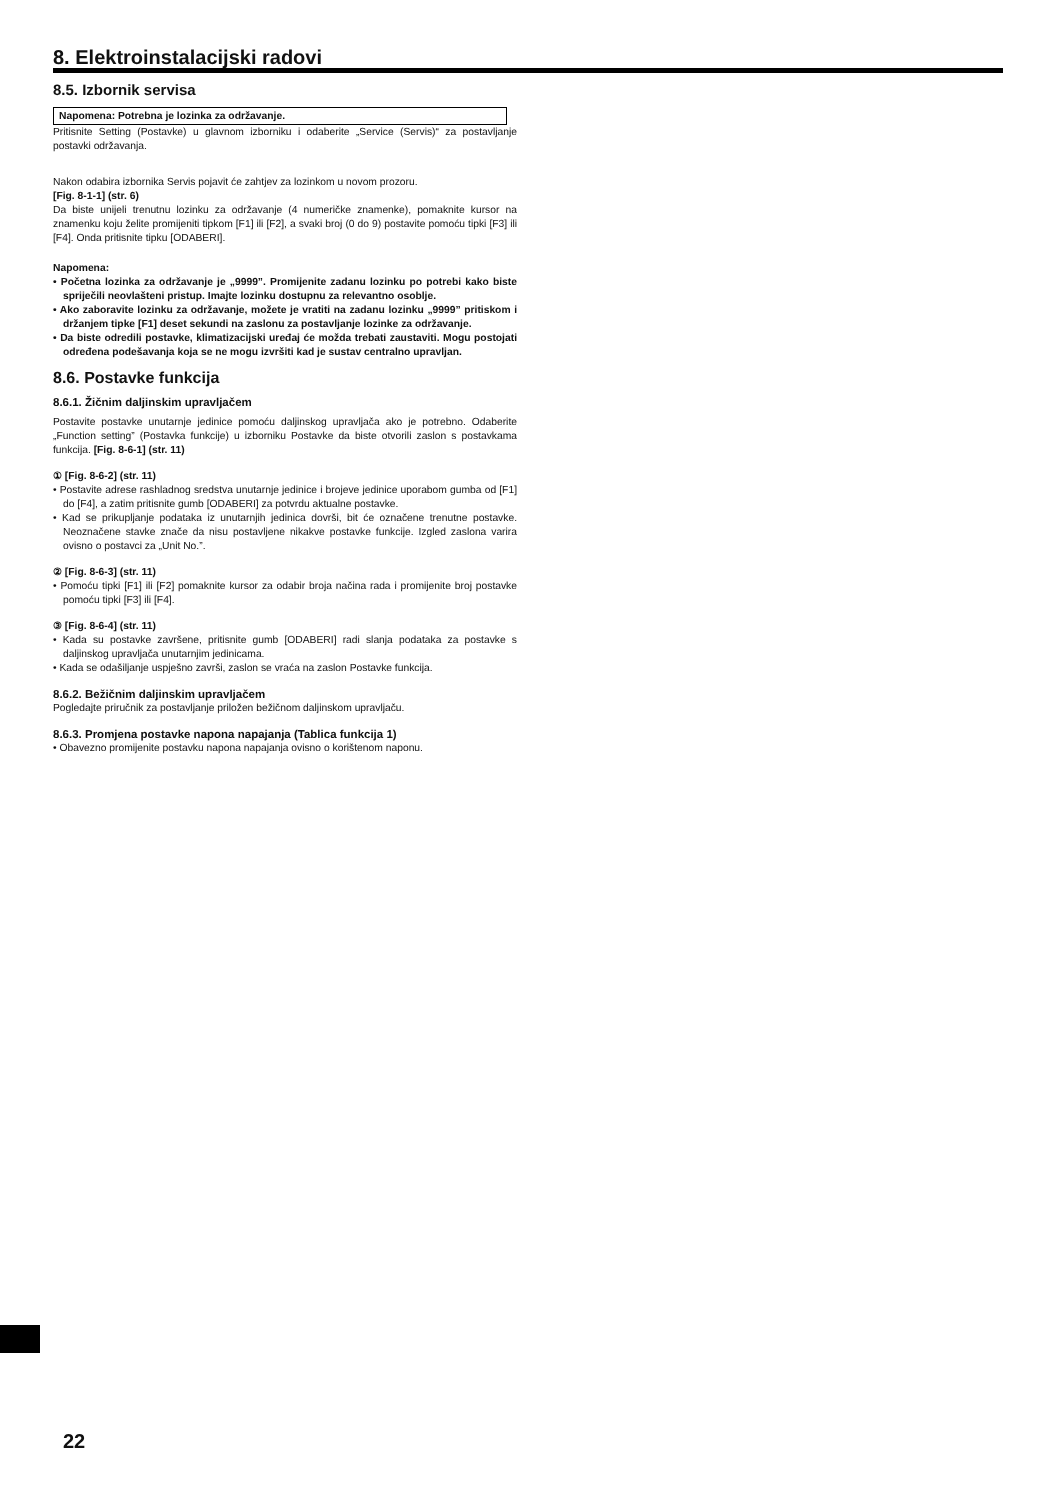8. Elektroinstalacijski radovi
8.5. Izbornik servisa
Napomena: Potrebna je lozinka za održavanje.
Pritisnite Setting (Postavke) u glavnom izborniku i odaberite „Service (Servis)“ za postavljanje postavki održavanja.
Nakon odabira izbornika Servis pojavit će zahtjev za lozinkom u novom prozoru.
[Fig. 8-1-1] (str. 6)
Da biste unijeli trenutnu lozinku za održavanje (4 numeričke znamenke), pomaknite kursor na znamenku koju želite promijeniti tipkom [F1] ili [F2], a svaki broj (0 do 9) postavite pomoću tipki [F3] ili [F4]. Onda pritisnite tipku [ODABERI].
Napomena:
• Početna lozinka za održavanje je „9999”. Promijenite zadanu lozinku po potrebi kako biste spriječili neovlašteni pristup. Imajte lozinku dostupnu za relevantno osoblje.
• Ako zaboravite lozinku za održavanje, možete je vratiti na zadanu lozinku „9999” pritiskom i držanjem tipke [F1] deset sekundi na zaslonu za postavljanje lozinke za održavanje.
• Da biste odredili postavke, klimatizacijski uređaj će možda trebati zaustaviti. Mogu postojati određena podešavanja koja se ne mogu izvršiti kad je sustav centralno upravljan.
8.6. Postavke funkcija
8.6.1. Žičnim daljinskim upravljačem
Postavite postavke unutarnje jedinice pomoću daljinskog upravljača ako je potrebno. Odaberite „Function setting” (Postavka funkcije) u izborniku Postavke da biste otvorili zaslon s postavkama funkcija. [Fig. 8-6-1] (str. 11)
① [Fig. 8-6-2] (str. 11)
• Postavite adrese rashladnog sredstva unutarnje jedinice i brojeve jedinice uporabom gumba od [F1] do [F4], a zatim pritisnite gumb [ODABERI] za potvrdu aktualne postavke.
• Kad se prikupljanje podataka iz unutarnjih jedinica dovrši, bit će označene trenutne postavke. Neoznačene stavke znače da nisu postavljene nikakve postavke funkcije. Izgled zaslona varira ovisno o postavci za „Unit No.”.
② [Fig. 8-6-3] (str. 11)
• Pomoću tipki [F1] ili [F2] pomaknite kursor za odabir broja načina rada i promijenite broj postavke pomoću tipki [F3] ili [F4].
③ [Fig. 8-6-4] (str. 11)
• Kada su postavke završene, pritisnite gumb [ODABERI] radi slanja podataka za postavke s daljinskog upravljača unutarnjim jedinicama.
• Kada se odašiljanje uspješno završi, zaslon se vraća na zaslon Postavke funkcija.
8.6.2. Bežičnim daljinskim upravljačem
Pogledajte priručnik za postavljanje priložen bežičnom daljinskom upravljaču.
8.6.3. Promjena postavke napona napajanja (Tablica funkcija 1)
• Obavezno promijenite postavku napona napajanja ovisno o korištenom naponu.
22